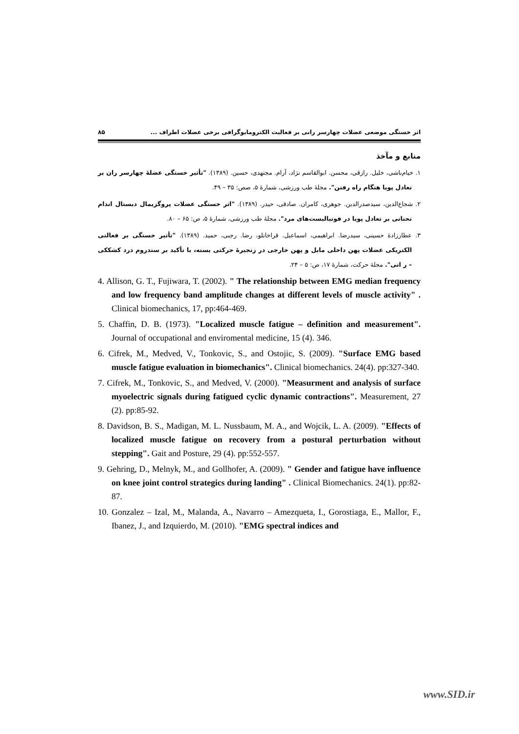اثر خستگی موضعی عضلات چهارسر رانی بر فعالیت الکترومایوگرافی برخی عضلات اطراف ... ۸۵
منابع و مآخذ
۱. خیام‌باشی، خلیل. رازقی، محسن. ابوالقاسم نژاد، آرام. مجتهدی، حسین. (۱۳۸۹). "تأثیر خستگی عضلهٔ چهارسر ران بر تعادل پویا هنگام راه رفتن". مجلهٔ طب ورزشی، شمارهٔ ۵، صص: ۳۵ – ۴۹.
۲. شجاع‌الدین، سیدصدرالدین. جوهری، کامران. صادقی، حیدر. (۱۳۸۹). "اثر خستگی عضلات پروگزیمال دیستال اندام تحتانی بر تعادل پویا در فوتبالیست‌های مرد". مجلهٔ طب ورزشی، شمارهٔ ۵، ص: ۶۵ – ۸۰.
۳. عطارزادهٔ حسینی، سیدرضا. ابراهیمی، اسماعیل. قراخانلو، رضا. رجبی، حمید. (۱۳۸۹). "تأثیر خستگی بر فعالتی الکتریکی عضلات پهن داخلی مایل و پهن خارجی در زنجیرهٔ حرکتی بسته، با تأکید بر سندروم درد کشککی – ر انی". مجلهٔ حرکت، شمارهٔ ۱۷، ص: ۵ – ۲۴.
4. Allison, G. T., Fujiwara, T. (2002). " The relationship between EMG median frequency and low frequency band amplitude changes at different levels of muscle activity" . Clinical biomechanics, 17, pp:464-469.
5. Chaffin, D. B. (1973). "Localized muscle fatigue – definition and measurement". Journal of occupational and enviromental medicine, 15 (4). 346.
6. Cifrek, M., Medved, V., Tonkovic, S., and Ostojic, S. (2009). "Surface EMG based muscle fatigue evaluation in biomechanics". Clinical biomechanics. 24(4). pp:327-340.
7. Cifrek, M., Tonkovic, S., and Medved, V. (2000). "Measurment and analysis of surface myoelectric signals during fatigued cyclic dynamic contractions". Measurement, 27 (2). pp:85-92.
8. Davidson, B. S., Madigan, M. L. Nussbaum, M. A., and Wojcik, L. A. (2009). "Effects of localized muscle fatigue on recovery from a postural perturbation without stepping". Gait and Posture, 29 (4). pp:552-557.
9. Gehring, D., Melnyk, M., and Gollhofer, A. (2009). " Gender and fatigue have influence on knee joint control strategics during landing" . Clinical Biomechanics. 24(1). pp:82-87.
10. Gonzalez – Izal, M., Malanda, A., Navarro – Amezqueta, I., Gorostiaga, E., Mallor, F., Ibanez, J., and Izquierdo, M. (2010). "EMG spectral indices and
www.SID.ir